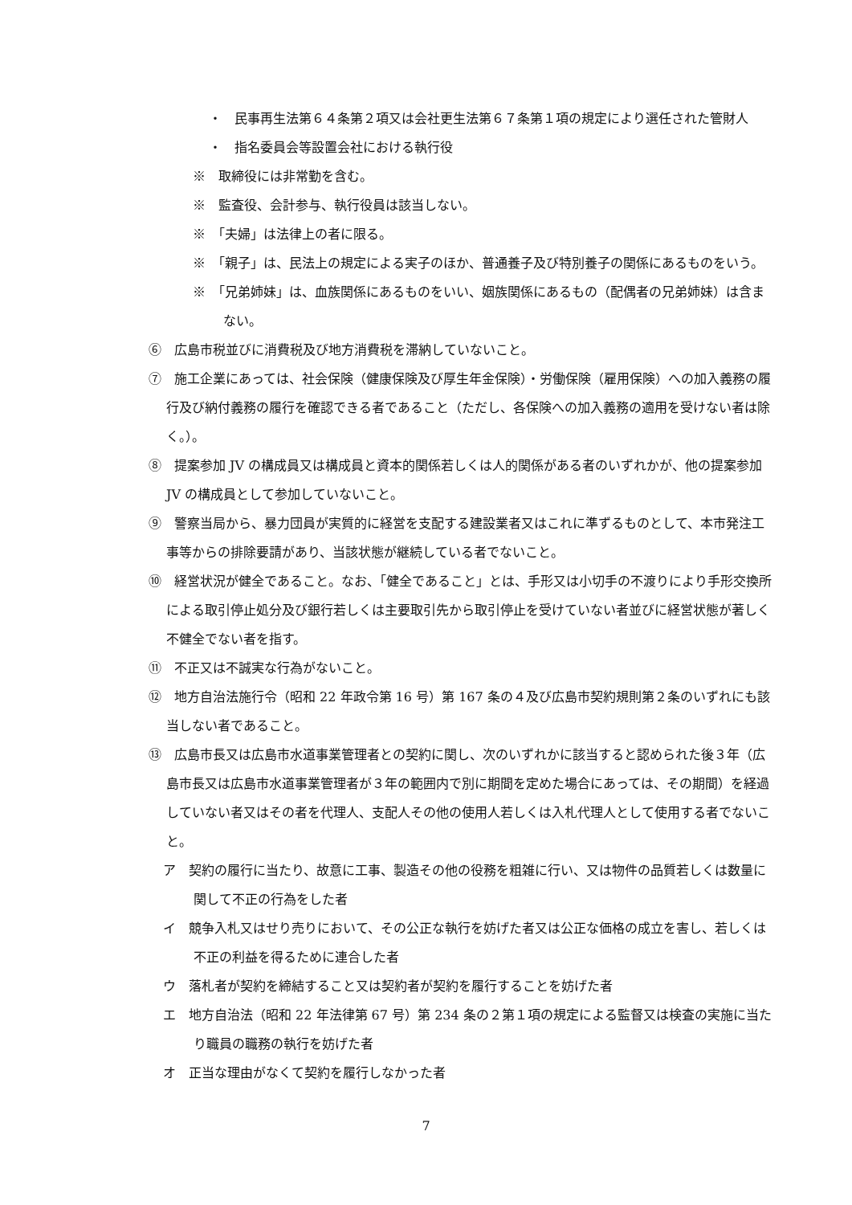・　民事再生法第６４条第２項又は会社更生法第６７条第１項の規定により選任された管財人
・　指名委員会等設置会社における執行役
※　取締役には非常勤を含む。
※　監査役、会計参与、執行役員は該当しない。
※　「夫婦」は法律上の者に限る。
※　「親子」は、民法上の規定による実子のほか、普通養子及び特別養子の関係にあるものをいう。
※　「兄弟姉妹」は、血族関係にあるものをいい、姻族関係にあるもの（配偶者の兄弟姉妹）は含まない。
⑥　広島市税並びに消費税及び地方消費税を滞納していないこと。
⑦　施工企業にあっては、社会保険（健康保険及び厚生年金保険）・労働保険（雇用保険）への加入義務の履行及び納付義務の履行を確認できる者であること（ただし、各保険への加入義務の適用を受けない者は除く。）。
⑧　提案参加 JV の構成員又は構成員と資本的関係若しくは人的関係がある者のいずれかが、他の提案参加 JV の構成員として参加していないこと。
⑨　警察当局から、暴力団員が実質的に経営を支配する建設業者又はこれに準ずるものとして、本市発注工事等からの排除要請があり、当該状態が継続している者でないこと。
⑩　経営状況が健全であること。なお、「健全であること」とは、手形又は小切手の不渡りにより手形交換所による取引停止処分及び銀行若しくは主要取引先から取引停止を受けていない者並びに経営状態が著しく不健全でない者を指す。
⑪　不正又は不誠実な行為がないこと。
⑫　地方自治法施行令（昭和 22 年政令第 16 号）第 167 条の４及び広島市契約規則第２条のいずれにも該当しない者であること。
⑬　広島市長又は広島市水道事業管理者との契約に関し、次のいずれかに該当すると認められた後３年（広島市長又は広島市水道事業管理者が３年の範囲内で別に期間を定めた場合にあっては、その期間）を経過していない者又はその者を代理人、支配人その他の使用人若しくは入札代理人として使用する者でないこと。
ア　契約の履行に当たり、故意に工事、製造その他の役務を粗雑に行い、又は物件の品質若しくは数量に関して不正の行為をした者
イ　競争入札又はせり売りにおいて、その公正な執行を妨げた者又は公正な価格の成立を害し、若しくは不正の利益を得るために連合した者
ウ　落札者が契約を締結すること又は契約者が契約を履行することを妨げた者
エ　地方自治法（昭和 22 年法律第 67 号）第 234 条の２第１項の規定による監督又は検査の実施に当たり職員の職務の執行を妨げた者
オ　正当な理由がなくて契約を履行しなかった者
7